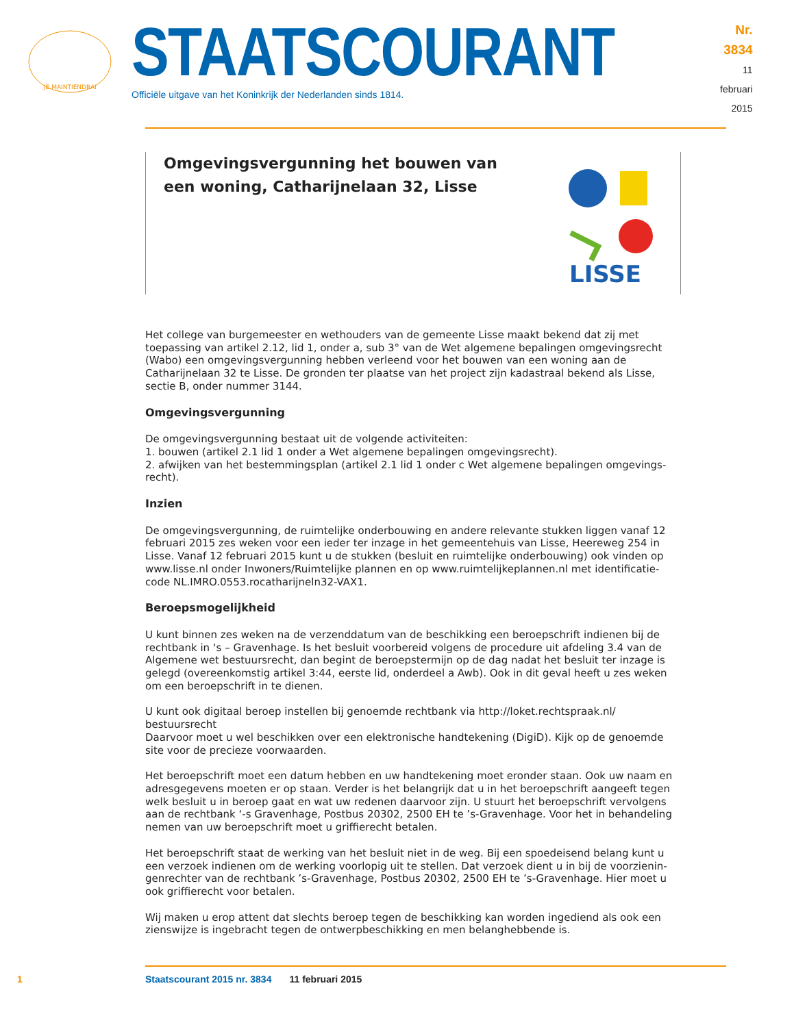JE MAINTIENDRAI
STAATSCOURANT
Officiële uitgave van het Koninkrijk der Nederlanden sinds 1814.
Nr. 3834
11 februari
2015
Omgevingsvergunning het bouwen van een woning, Catharijnelaan 32, Lisse
LISSE
Het college van burgemeester en wethouders van de gemeente Lisse maakt bekend dat zij met toepassing van artikel 2.12, lid 1, onder a, sub 3° van de Wet algemene bepalingen omgevingsrecht (Wabo) een omgevingsvergunning hebben verleend voor het bouwen van een woning aan de Catharijnelaan 32 te Lisse. De gronden ter plaatse van het project zijn kadastraal bekend als Lisse, sectie B, onder nummer 3144.
Omgevingsvergunning
De omgevingsvergunning bestaat uit de volgende activiteiten:
1. bouwen (artikel 2.1 lid 1 onder a Wet algemene bepalingen omgevingsrecht).
2. afwijken van het bestemmingsplan (artikel 2.1 lid 1 onder c Wet algemene bepalingen omgevings-recht).
Inzien
De omgevingsvergunning, de ruimtelijke onderbouwing en andere relevante stukken liggen vanaf 12 februari 2015 zes weken voor een ieder ter inzage in het gemeentehuis van Lisse, Heereweg 254 in Lisse. Vanaf 12 februari 2015 kunt u de stukken (besluit en ruimtelijke onderbouwing) ook vinden op www.lisse.nl onder Inwoners/Ruimtelijke plannen en op www.ruimtelijkeplannen.nl met identificatie-code NL.IMRO.0553.rocatharijneln32-VAX1.
Beroepsmogelijkheid
U kunt binnen zes weken na de verzenddatum van de beschikking een beroepschrift indienen bij de rechtbank in ‘s – Gravenhage. Is het besluit voorbereid volgens de procedure uit afdeling 3.4 van de Algemene wet bestuursrecht, dan begint de beroepstermijn op de dag nadat het besluit ter inzage is gelegd (overeenkomstig artikel 3:44, eerste lid, onderdeel a Awb). Ook in dit geval heeft u zes weken om een beroepschrift in te dienen.
U kunt ook digitaal beroep instellen bij genoemde rechtbank via http://loket.rechtspraak.nl/ bestuursrecht
Daarvoor moet u wel beschikken over een elektronische handtekening (DigiD). Kijk op de genoemde site voor de precieze voorwaarden.
Het beroepschrift moet een datum hebben en uw handtekening moet eronder staan. Ook uw naam en adresgegevens moeten er op staan. Verder is het belangrijk dat u in het beroepschrift aangeeft tegen welk besluit u in beroep gaat en wat uw redenen daarvoor zijn. U stuurt het beroepschrift vervolgens aan de rechtbank ‘-s Gravenhage, Postbus 20302, 2500 EH te ’s-Gravenhage. Voor het in behandeling nemen van uw beroepschrift moet u griffierecht betalen.
Het beroepschrift staat de werking van het besluit niet in de weg. Bij een spoedeisend belang kunt u een verzoek indienen om de werking voorlopig uit te stellen. Dat verzoek dient u in bij de voorzienin-genrechter van de rechtbank ’s-Gravenhage, Postbus 20302, 2500 EH te ’s-Gravenhage. Hier moet u ook griffierecht voor betalen.
Wij maken u erop attent dat slechts beroep tegen de beschikking kan worden ingediend als ook een zienswijze is ingebracht tegen de ontwerpbeschikking en men belanghebbende is.
1 Staatscourant 2015 nr. 3834 11 februari 2015